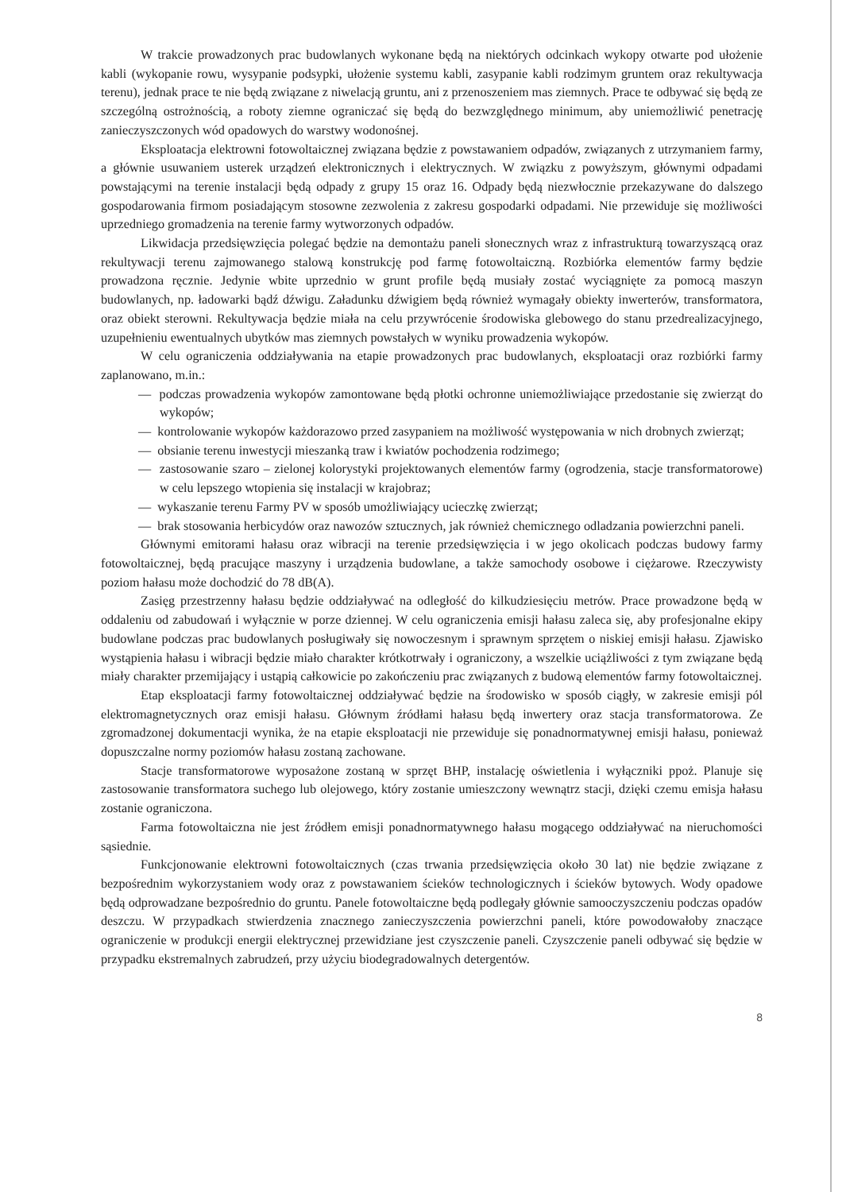W trakcie prowadzonych prac budowlanych wykonane będą na niektórych odcinkach wykopy otwarte pod ułożenie kabli (wykopanie rowu, wysypanie podsypki, ułożenie systemu kabli, zasypanie kabli rodzimym gruntem oraz rekultywacja terenu), jednak prace te nie będą związane z niwelacją gruntu, ani z przenoszeniem mas ziemnych. Prace te odbywać się będą ze szczególną ostrożnością, a roboty ziemne ograniczać się będą do bezwzględnego minimum, aby uniemożliwić penetrację zanieczyszczonych wód opadowych do warstwy wodonośnej.
Eksploatacja elektrowni fotowoltaicznej związana będzie z powstawaniem odpadów, związanych z utrzymaniem farmy, a głównie usuwaniem usterek urządzeń elektronicznych i elektrycznych. W związku z powyższym, głównymi odpadami powstającymi na terenie instalacji będą odpady z grupy 15 oraz 16. Odpady będą niezwłocznie przekazywane do dalszego gospodarowania firmom posiadającym stosowne zezwolenia z zakresu gospodarki odpadami. Nie przewiduje się możliwości uprzedniego gromadzenia na terenie farmy wytworzonych odpadów.
Likwidacja przedsięwzięcia polegać będzie na demontażu paneli słonecznych wraz z infrastrukturą towarzyszącą oraz rekultywacji terenu zajmowanego stalową konstrukcję pod farmę fotowoltaiczną. Rozbiórka elementów farmy będzie prowadzona ręcznie. Jedynie wbite uprzednio w grunt profile będą musiały zostać wyciągnięte za pomocą maszyn budowlanych, np. ładowarki bądź dźwigu. Załadunku dźwigiem będą również wymagały obiekty inwerterów, transformatora, oraz obiekt sterowni. Rekultywacja będzie miała na celu przywrócenie środowiska glebowego do stanu przedrealizacyjnego, uzupełnieniu ewentualnych ubytków mas ziemnych powstałych w wyniku prowadzenia wykopów.
W celu ograniczenia oddziaływania na etapie prowadzonych prac budowlanych, eksploatacji oraz rozbiórki farmy zaplanowano, m.in.:
— podczas prowadzenia wykopów zamontowane będą płotki ochronne uniemożliwiające przedostanie się zwierząt do wykopów;
— kontrolowanie wykopów każdorazowo przed zasypaniem na możliwość występowania w nich drobnych zwierząt;
— obsianie terenu inwestycji mieszanką traw i kwiatów pochodzenia rodzimego;
— zastosowanie szaro – zielonej kolorystyki projektowanych elementów farmy (ogrodzenia, stacje transformatorowe) w celu lepszego wtopienia się instalacji w krajobraz;
— wykaszanie terenu Farmy PV w sposób umożliwiający ucieczkę zwierząt;
— brak stosowania herbicydów oraz nawozów sztucznych, jak również chemicznego odladzania powierzchni paneli.
Głównymi emitorami hałasu oraz wibracji na terenie przedsięwzięcia i w jego okolicach podczas budowy farmy fotowoltaicznej, będą pracujące maszyny i urządzenia budowlane, a także samochody osobowe i ciężarowe. Rzeczywisty poziom hałasu może dochodzić do 78 dB(A).
Zasięg przestrzenny hałasu będzie oddziaływać na odległość do kilkudziesięciu metrów. Prace prowadzone będą w oddaleniu od zabudowań i wyłącznie w porze dziennej. W celu ograniczenia emisji hałasu zaleca się, aby profesjonalne ekipy budowlane podczas prac budowlanych posługiwały się nowoczesnym i sprawnym sprzętem o niskiej emisji hałasu. Zjawisko wystąpienia hałasu i wibracji będzie miało charakter krótkotrwały i ograniczony, a wszelkie uciążliwości z tym związane będą miały charakter przemijający i ustąpią całkowicie po zakończeniu prac związanych z budową elementów farmy fotowoltaicznej.
Etap eksploatacji farmy fotowoltaicznej oddziaływać będzie na środowisko w sposób ciągły, w zakresie emisji pól elektromagnetycznych oraz emisji hałasu. Głównym źródłami hałasu będą inwertery oraz stacja transformatorowa. Ze zgromadzonej dokumentacji wynika, że na etapie eksploatacji nie przewiduje się ponadnormatywnej emisji hałasu, ponieważ dopuszczalne normy poziomów hałasu zostaną zachowane.
Stacje transformatorowe wyposażone zostaną w sprzęt BHP, instalację oświetlenia i wyłączniki ppoż. Planuje się zastosowanie transformatora suchego lub olejowego, który zostanie umieszczony wewnątrz stacji, dzięki czemu emisja hałasu zostanie ograniczona.
Farma fotowoltaiczna nie jest źródłem emisji ponadnormatywnego hałasu mogącego oddziaływać na nieruchomości sąsiednie.
Funkcjonowanie elektrowni fotowoltaicznych (czas trwania przedsięwzięcia około 30 lat) nie będzie związane z bezpośrednim wykorzystaniem wody oraz z powstawaniem ścieków technologicznych i ścieków bytowych. Wody opadowe będą odprowadzane bezpośrednio do gruntu. Panele fotowoltaiczne będą podlegały głównie samooczyszczeniu podczas opadów deszczu. W przypadkach stwierdzenia znacznego zanieczyszczenia powierzchni paneli, które powodowałoby znaczące ograniczenie w produkcji energii elektrycznej przewidziane jest czyszczenie paneli. Czyszczenie paneli odbywać się będzie w przypadku ekstremalnych zabrudzeń, przy użyciu biodegradowalnych detergentów.
8